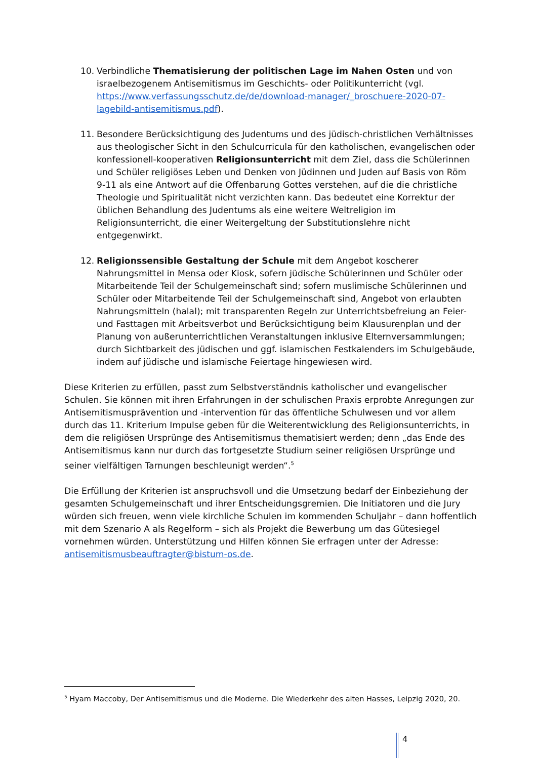10. Verbindliche Thematisierung der politischen Lage im Nahen Osten und von israelbezogenem Antisemitismus im Geschichts- oder Politikunterricht (vgl. https://www.verfassungsschutz.de/de/download-manager/_broschuere-2020-07-lagebild-antisemitismus.pdf).
11. Besondere Berücksichtigung des Judentums und des jüdisch-christlichen Verhältnisses aus theologischer Sicht in den Schulcurricula für den katholischen, evangelischen oder konfessionell-kooperativen Religionsunterricht mit dem Ziel, dass die Schülerinnen und Schüler religiöses Leben und Denken von Jüdinnen und Juden auf Basis von Röm 9-11 als eine Antwort auf die Offenbarung Gottes verstehen, auf die die christliche Theologie und Spiritualität nicht verzichten kann. Das bedeutet eine Korrektur der üblichen Behandlung des Judentums als eine weitere Weltreligion im Religionsunterricht, die einer Weitergeltung der Substitutionslehre nicht entgegenwirkt.
12. Religionssensible Gestaltung der Schule mit dem Angebot koscherer Nahrungsmittel in Mensa oder Kiosk, sofern jüdische Schülerinnen und Schüler oder Mitarbeitende Teil der Schulgemeinschaft sind; sofern muslimische Schülerinnen und Schüler oder Mitarbeitende Teil der Schulgemeinschaft sind, Angebot von erlaubten Nahrungsmitteln (halal); mit transparenten Regeln zur Unterrichtsbefreiung an Feier- und Fasttagen mit Arbeitsverbot und Berücksichtigung beim Klausurenplan und der Planung von außerunterrichtlichen Veranstaltungen inklusive Elternversammlungen; durch Sichtbarkeit des jüdischen und ggf. islamischen Festkalenders im Schulgebäude, indem auf jüdische und islamische Feiertage hingewiesen wird.
Diese Kriterien zu erfüllen, passt zum Selbstverständnis katholischer und evangelischer Schulen. Sie können mit ihren Erfahrungen in der schulischen Praxis erprobte Anregungen zur Antisemitismusprävention und -intervention für das öffentliche Schulwesen und vor allem durch das 11. Kriterium Impulse geben für die Weiterentwicklung des Religionsunterrichts, in dem die religiösen Ursprünge des Antisemitismus thematisiert werden; denn „das Ende des Antisemitismus kann nur durch das fortgesetzte Studium seiner religiösen Ursprünge und seiner vielfältigen Tarnungen beschleunigt werden“.<sup>5</sup>
Die Erfüllung der Kriterien ist anspruchsvoll und die Umsetzung bedarf der Einbeziehung der gesamten Schulgemeinschaft und ihrer Entscheidungsgremien. Die Initiatoren und die Jury würden sich freuen, wenn viele kirchliche Schulen im kommenden Schuljahr – dann hoffentlich mit dem Szenario A als Regelform – sich als Projekt die Bewerbung um das Gütesiegel vornehmen würden. Unterstützung und Hilfen können Sie erfragen unter der Adresse: antisemitismusbeauftragter@bistum-os.de.
<sup>5</sup> Hyam Maccoby, Der Antisemitismus und die Moderne. Die Wiederkehr des alten Hasses, Leipzig 2020, 20.
4